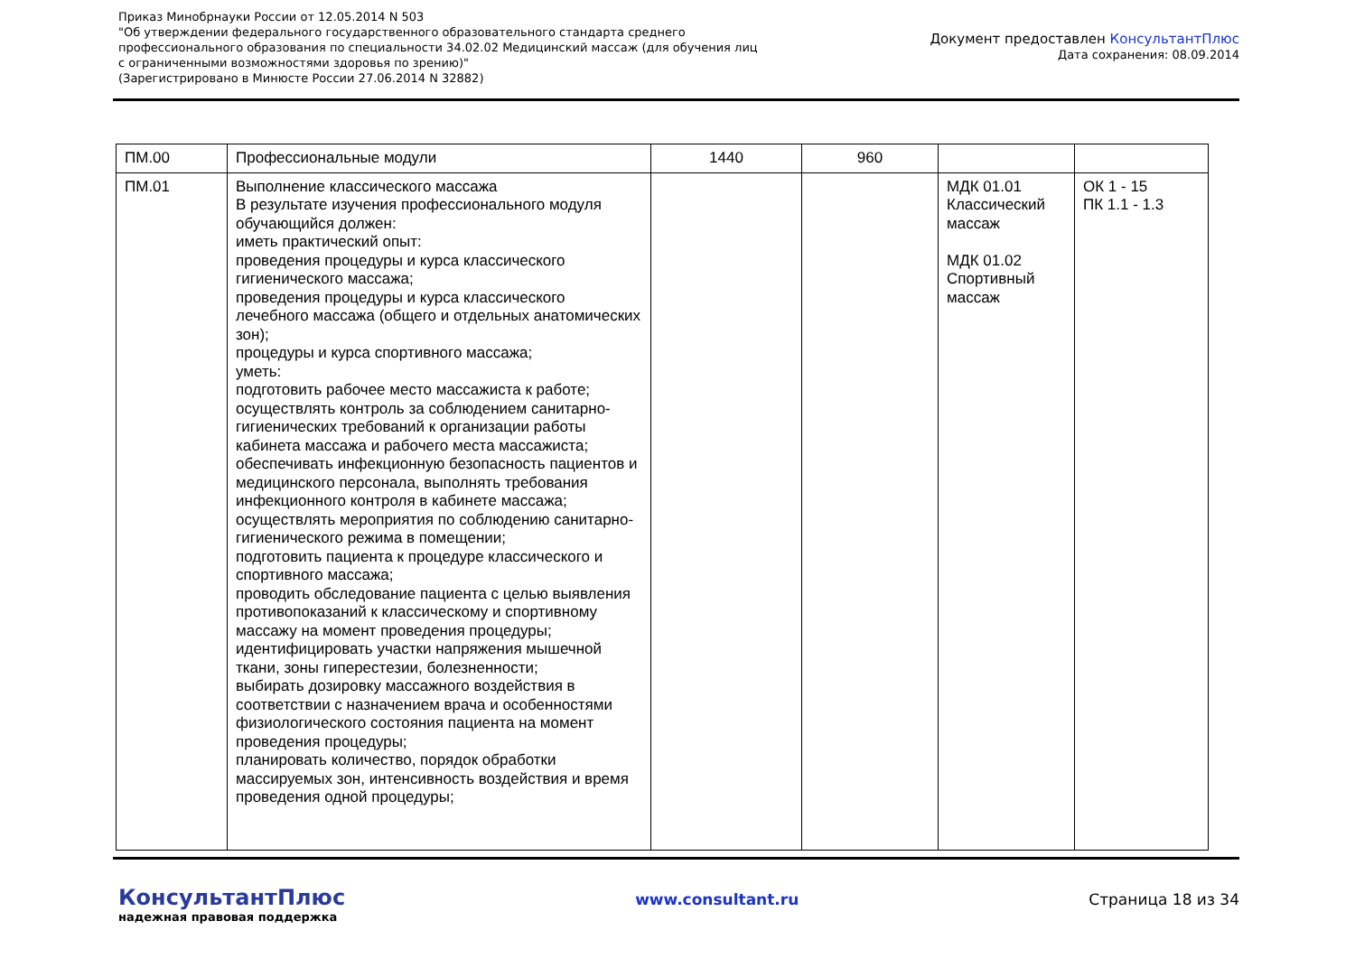Приказ Минобрнауки России от 12.05.2014 N 503
"Об утверждении федерального государственного образовательного стандарта среднего
профессионального образования по специальности 34.02.02 Медицинский массаж (для обучения лиц
с ограниченными возможностями здоровья по зрению)"
(Зарегистрировано в Минюсте России 27.06.2014 N 32882)
Документ предоставлен КонсультантПлюс
Дата сохранения: 08.09.2014
| ПМ.00 | Профессиональные модули | 1440 | 960 | | |
| ПМ.01 | Выполнение классического массажа В результате изучения профессионального модуля обучающийся должен: иметь практический опыт: проведения процедуры и курса классического гигиенического массажа; проведения процедуры и курса классического лечебного массажа (общего и отдельных анатомических зон); процедуры и курса спортивного массажа; уметь: подготовить рабочее место массажиста к работе; осуществлять контроль за соблюдением санитарно-гигиенических требований к организации работы кабинета массажа и рабочего места массажиста; обеспечивать инфекционную безопасность пациентов и медицинского персонала, выполнять требования инфекционного контроля в кабинете массажа; осуществлять мероприятия по соблюдению санитарно-гигиенического режима в помещении; подготовить пациента к процедуре классического и спортивного массажа; проводить обследование пациента с целью выявления противопоказаний к классическому и спортивному массажу на момент проведения процедуры; идентифицировать участки напряжения мышечной ткани, зоны гиперестезии, болезненности; выбирать дозировку массажного воздействия в соответствии с назначением врача и особенностями физиологического состояния пациента на момент проведения процедуры; планировать количество, порядок обработки массируемых зон, интенсивность воздействия и время проведения одной процедуры; | | | МДК 01.01 Классический массаж МДК 01.02 Спортивный массаж | ОК 1 - 15 ПК 1.1 - 1.3 |
КонсультантПлюс
надежная правовая поддержка
www.consultant.ru Страница 18 из 34